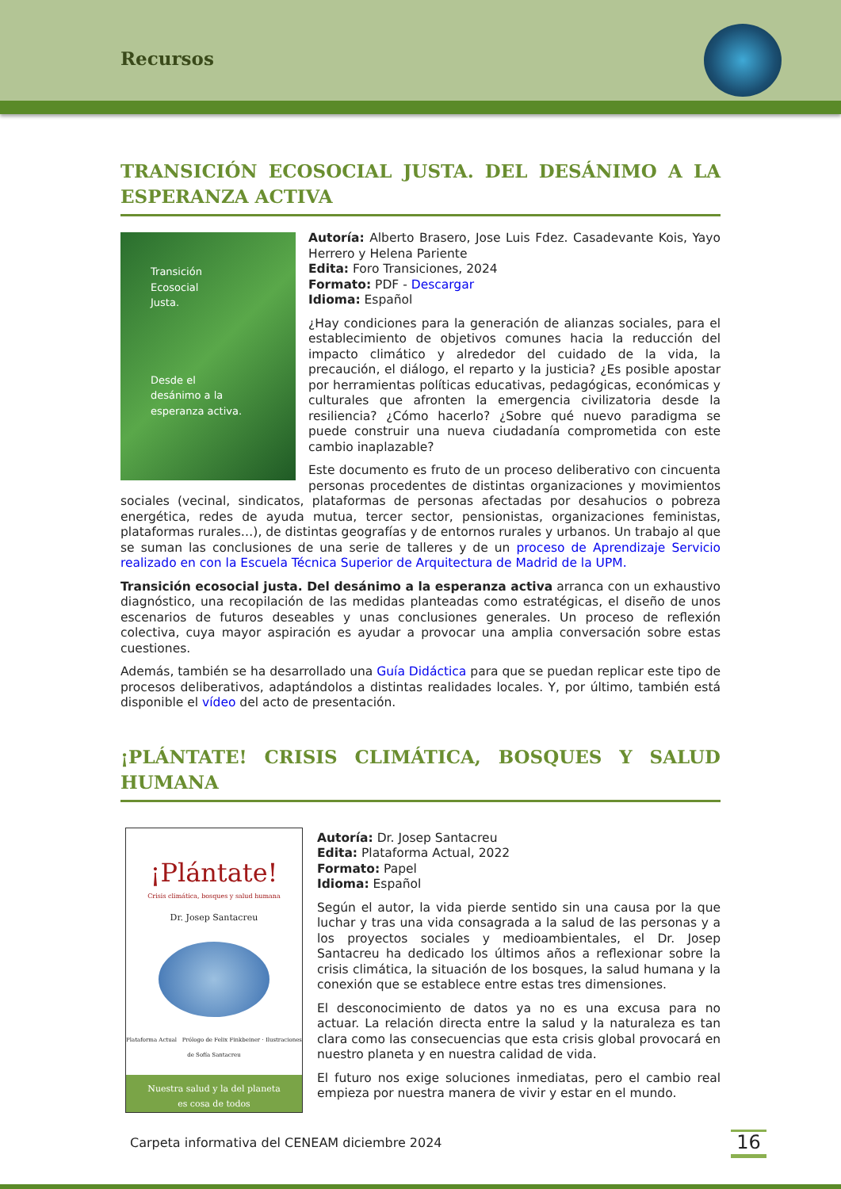Recursos
TRANSICIÓN ECOSOCIAL JUSTA. DEL DESÁNIMO A LA ESPERANZA ACTIVA
Transición
Ecosocial
Justa.
Desde el
desánimo a la
esperanza activa.
Autoría: Alberto Brasero, Jose Luis Fdez. Casadevante Kois, Yayo Herrero y Helena Pariente
Edita: Foro Transiciones, 2024
Formato: PDF - Descargar
Idioma: Español
¿Hay condiciones para la generación de alianzas sociales, para el establecimiento de objetivos comunes hacia la reducción del impacto climático y alrededor del cuidado de la vida, la precaución, el diálogo, el reparto y la justicia? ¿Es posible apostar por herramientas políticas educativas, pedagógicas, económicas y culturales que afronten la emergencia civilizatoria desde la resiliencia? ¿Cómo hacerlo? ¿Sobre qué nuevo paradigma se puede construir una nueva ciudadanía comprometida con este cambio inaplazable?
Este documento es fruto de un proceso deliberativo con cincuenta personas procedentes de distintas organizaciones y movimientos sociales (vecinal, sindicatos, plataformas de personas afectadas por desahucios o pobreza energética, redes de ayuda mutua, tercer sector, pensionistas, organizaciones feministas, plataformas rurales…), de distintas geografías y de entornos rurales y urbanos. Un trabajo al que se suman las conclusiones de una serie de talleres y de un proceso de Aprendizaje Servicio realizado en con la Escuela Técnica Superior de Arquitectura de Madrid de la UPM.
Transición ecosocial justa. Del desánimo a la esperanza activa arranca con un exhaustivo diagnóstico, una recopilación de las medidas planteadas como estratégicas, el diseño de unos escenarios de futuros deseables y unas conclusiones generales. Un proceso de reflexión colectiva, cuya mayor aspiración es ayudar a provocar una amplia conversación sobre estas cuestiones.
Además, también se ha desarrollado una Guía Didáctica para que se puedan replicar este tipo de procesos deliberativos, adaptándolos a distintas realidades locales. Y, por último, también está disponible el vídeo del acto de presentación.
¡PLÁNTATE! CRISIS CLIMÁTICA, BOSQUES Y SALUD HUMANA
¡Plántate!
Crisis climática, bosques y salud humana
Dr. Josep Santacreu
Plataforma Actual Prólogo de Felix Finkbeiner · Ilustraciones de Sofía Santacreu
Nuestra salud y la del planeta
es cosa de todos
Autoría: Dr. Josep Santacreu
Edita: Plataforma Actual, 2022
Formato: Papel
Idioma: Español
Según el autor, la vida pierde sentido sin una causa por la que luchar y tras una vida consagrada a la salud de las personas y a los proyectos sociales y medioambientales, el Dr. Josep Santacreu ha dedicado los últimos años a reflexionar sobre la crisis climática, la situación de los bosques, la salud humana y la conexión que se establece entre estas tres dimensiones.
El desconocimiento de datos ya no es una excusa para no actuar. La relación directa entre la salud y la naturaleza es tan clara como las consecuencias que esta crisis global provocará en nuestro planeta y en nuestra calidad de vida.
El futuro nos exige soluciones inmediatas, pero el cambio real empieza por nuestra manera de vivir y estar en el mundo.
Carpeta informativa del CENEAM diciembre 2024
16